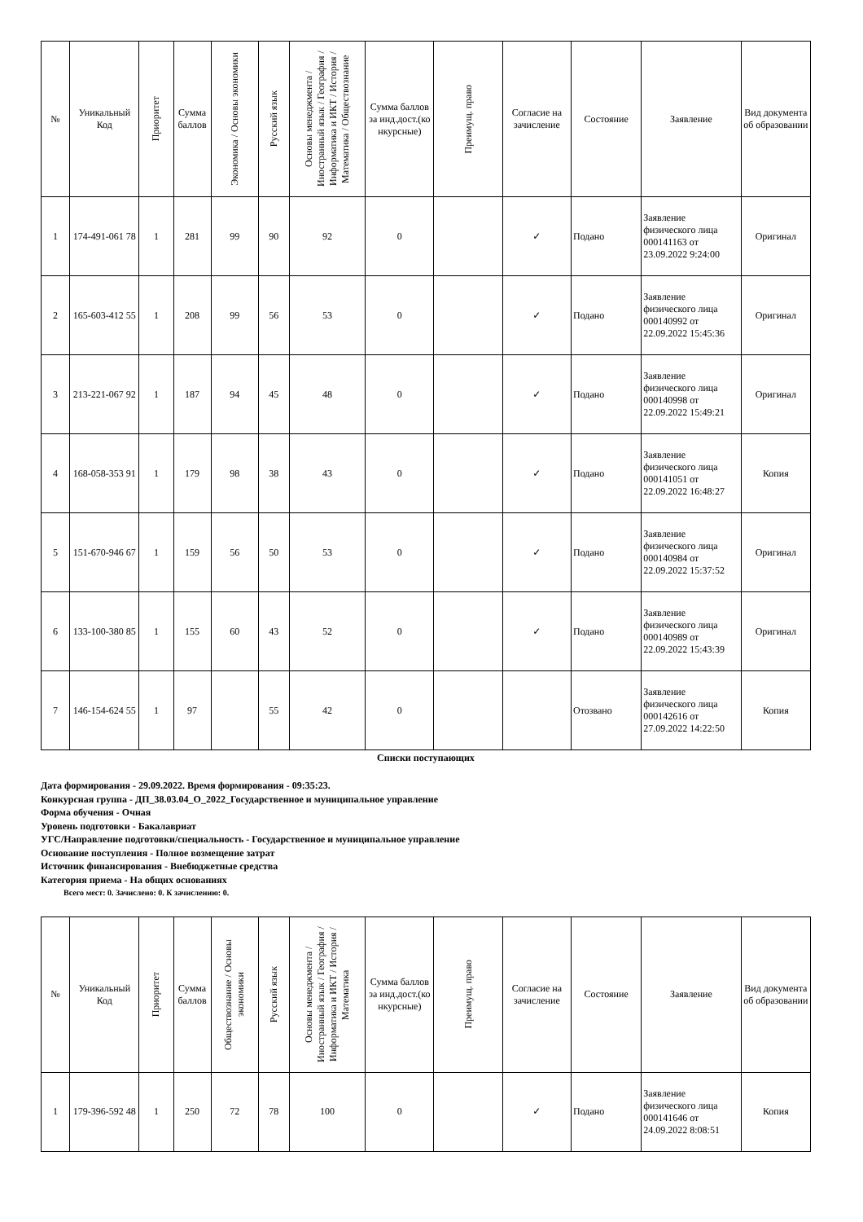| № | Уникальный Код | Приоритет | Сумма баллов | Экономика / Основы экономики | Русский язык | Основы менеджмента / Иностранный язык / География / Информатика и ИКТ / История / Математика / Обществознание | Сумма баллов за инд.дост.(ко нкурсные) | Преимущ. право | Согласие на зачисление | Состояние | Заявление | Вид документа об образовании |
| --- | --- | --- | --- | --- | --- | --- | --- | --- | --- | --- | --- | --- |
| 1 | 174-491-061 78 | 1 | 281 | 99 | 90 | 92 | 0 | | ✓ | Подано | Заявление физического лица 000141163 от 23.09.2022 9:24:00 | Оригинал |
| 2 | 165-603-412 55 | 1 | 208 | 99 | 56 | 53 | 0 | | ✓ | Подано | Заявление физического лица 000140992 от 22.09.2022 15:45:36 | Оригинал |
| 3 | 213-221-067 92 | 1 | 187 | 94 | 45 | 48 | 0 | | ✓ | Подано | Заявление физического лица 000140998 от 22.09.2022 15:49:21 | Оригинал |
| 4 | 168-058-353 91 | 1 | 179 | 98 | 38 | 43 | 0 | | ✓ | Подано | Заявление физического лица 000141051 от 22.09.2022 16:48:27 | Копия |
| 5 | 151-670-946 67 | 1 | 159 | 56 | 50 | 53 | 0 | | ✓ | Подано | Заявление физического лица 000140984 от 22.09.2022 15:37:52 | Оригинал |
| 6 | 133-100-380 85 | 1 | 155 | 60 | 43 | 52 | 0 | | ✓ | Подано | Заявление физического лица 000140989 от 22.09.2022 15:43:39 | Оригинал |
| 7 | 146-154-624 55 | 1 | 97 | | 55 | 42 | 0 | | | Отозвано | Заявление физического лица 000142616 от 27.09.2022 14:22:50 | Копия |
Списки поступающих
Дата формирования - 29.09.2022. Время формирования - 09:35:23.
Конкурсная группа - ДП_38.03.04_О_2022_Государственное и муниципальное управление
Форма обучения - Очная
Уровень подготовки - Бакалавриат
УГС/Направление подготовки/специальность - Государственное и муниципальное управление
Основание поступления - Полное возмещение затрат
Источник финансирования - Внебюджетные средства
Категория приема - На общих основаниях
Всего мест: 0. Зачислено: 0. К зачислению: 0.
| № | Уникальный Код | Приоритет | Сумма баллов | Обществознание / Основы экономики | Русский язык | Основы менеджмента / Иностранный язык / География / Информатика и ИКТ / История / Математика | Сумма баллов за инд.дост.(ко нкурсные) | Преимущ. право | Согласие на зачисление | Состояние | Заявление | Вид документа об образовании |
| --- | --- | --- | --- | --- | --- | --- | --- | --- | --- | --- | --- | --- |
| 1 | 179-396-592 48 | 1 | 250 | 72 | 78 | 100 | 0 | | ✓ | Подано | Заявление физического лица 000141646 от 24.09.2022 8:08:51 | Копия |